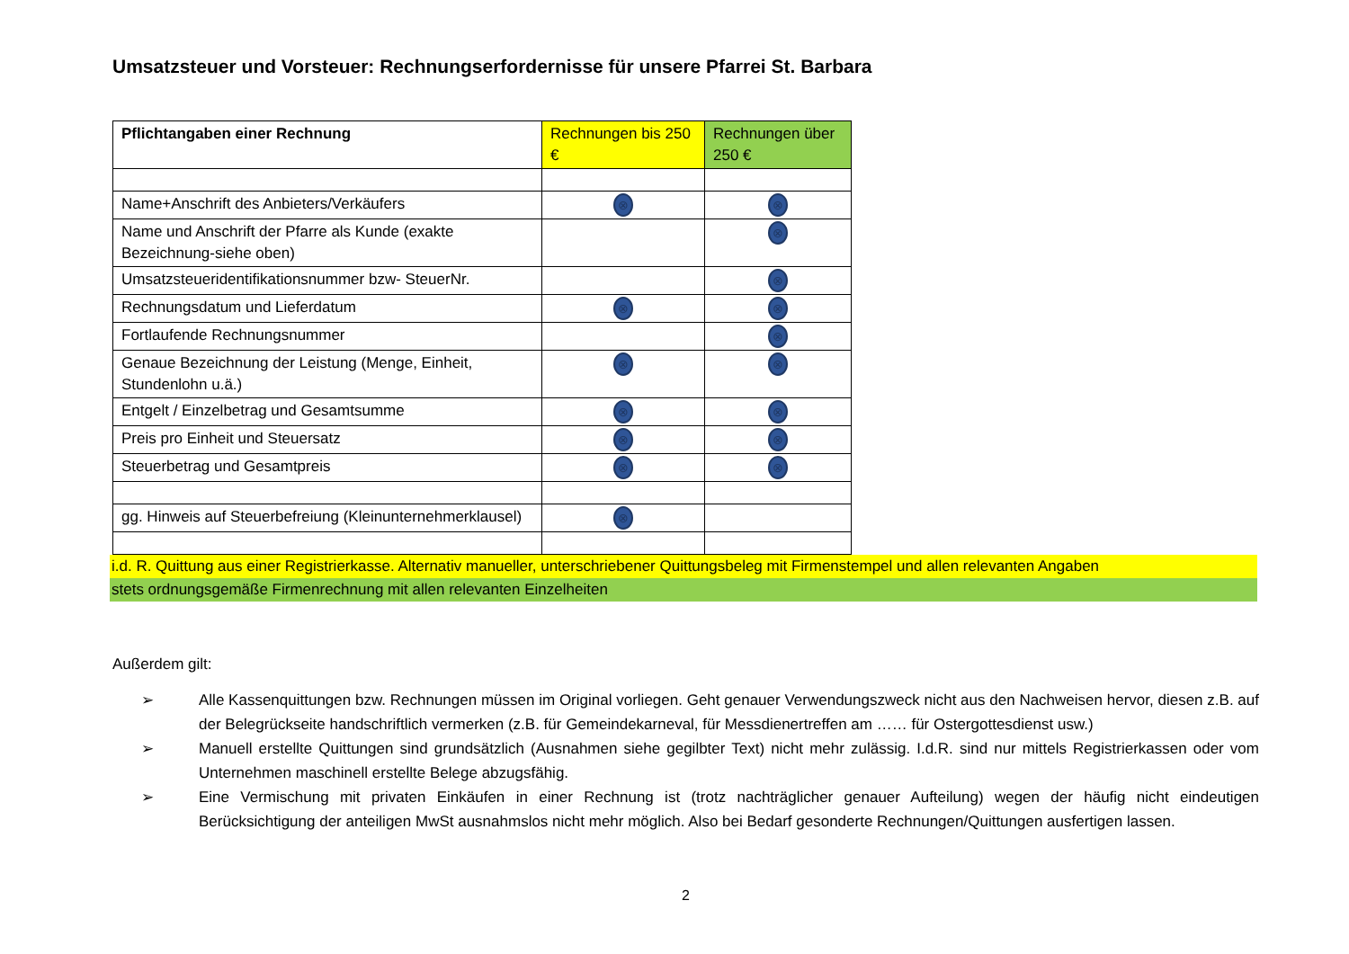Umsatzsteuer und Vorsteuer: Rechnungserfordernisse für unsere Pfarrei St. Barbara
| Pflichtangaben einer Rechnung | Rechnungen bis 250 € | Rechnungen über 250 € |
| --- | --- | --- |
| Name+Anschrift des Anbieters/Verkäufers | ⊗ | ⊗ |
| Name und Anschrift der Pfarre als Kunde (exakte Bezeichnung-siehe oben) | | ⊗ |
| Umsatzsteueridentifikationsnummer bzw- SteuerNr. | | ⊗ |
| Rechnungsdatum und Lieferdatum | ⊗ | ⊗ |
| Fortlaufende Rechnungsnummer | | ⊗ |
| Genaue Bezeichnung der Leistung (Menge, Einheit, Stundenlohn u.ä.) | ⊗ | ⊗ |
| Entgelt / Einzelbetrag und Gesamtsumme | ⊗ | ⊗ |
| Preis pro Einheit und Steuersatz | ⊗ | ⊗ |
| Steuerbetrag und Gesamtpreis | ⊗ | ⊗ |
| gg. Hinweis auf Steuerbefreiung (Kleinunternehmerklausel) | ⊗ | |
i.d. R. Quittung aus einer Registrierkasse. Alternativ manueller, unterschriebener Quittungsbeleg mit Firmenstempel und allen relevanten Angaben
stets ordnungsgemäße Firmenrechnung mit allen relevanten Einzelheiten
Außerdem gilt:
➢ Alle Kassenquittungen bzw. Rechnungen müssen im Original vorliegen. Geht genauer Verwendungszweck nicht aus den Nachweisen hervor, diesen z.B. auf der Belegrückseite handschriftlich vermerken (z.B. für Gemeindekarneval, für Messdienertreffen am …… für Ostergottesdienst usw.)
➢ Manuell erstellte Quittungen sind grundsätzlich (Ausnahmen siehe gegilbter Text) nicht mehr zulässig. I.d.R. sind nur mittels Registrierkassen oder vom Unternehmen maschinell erstellte Belege abzugsfähig.
➢ Eine Vermischung mit privaten Einkäufen in einer Rechnung ist (trotz nachträglicher genauer Aufteilung) wegen der häufig nicht eindeutigen Berücksichtigung der anteiligen MwSt ausnahmslos nicht mehr möglich. Also bei Bedarf gesonderte Rechnungen/Quittungen ausfertigen lassen.
2